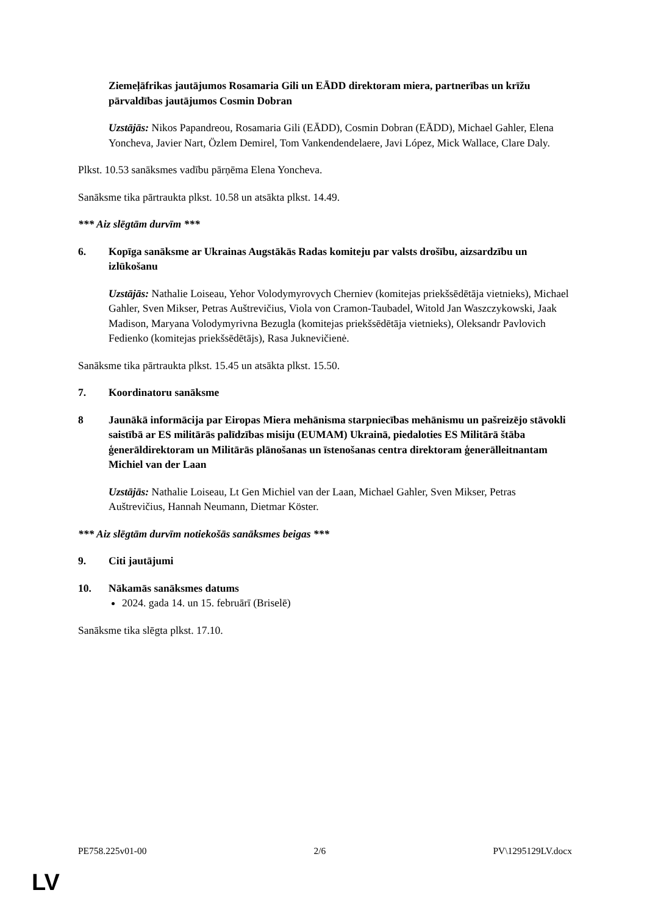Ziemeļāfrikas jautājumos Rosamaria Gili un EĀDD direktoram miera, partnerības un krīžu pārvaldības jautājumos Cosmin Dobran
Uzstājās: Nikos Papandreou, Rosamaria Gili (EĀDD), Cosmin Dobran (EĀDD), Michael Gahler, Elena Yoncheva, Javier Nart, Özlem Demirel, Tom Vankendendelaere, Javi López, Mick Wallace, Clare Daly.
Plkst. 10.53 sanāksmes vadību pārņēma Elena Yoncheva.
Sanāksme tika pārtraukta plkst. 10.58 un atsākta plkst. 14.49.
*** Aiz slēgtām durvīm ***
6. Kopīga sanāksme ar Ukrainas Augstākās Radas komiteju par valsts drošību, aizsardzību un izlūkošanu
Uzstājās: Nathalie Loiseau, Yehor Volodymyrovych Cherniev (komitejas priekšsēdētāja vietnieks), Michael Gahler, Sven Mikser, Petras Auštrevičius, Viola von Cramon-Taubadel, Witold Jan Waszczykowski, Jaak Madison, Maryana Volodymyrivna Bezugla (komitejas priekšsēdētāja vietnieks), Oleksandr Pavlovich Fedienko (komitejas priekšsēdētājs), Rasa Juknevičienė.
Sanāksme tika pārtraukta plkst. 15.45 un atsākta plkst. 15.50.
7. Koordinatoru sanāksme
8 Jaunākā informācija par Eiropas Miera mehānisma starpniecības mehānismu un pašreizējo stāvokli saistībā ar ES militārās palīdzības misiju (EUMAM) Ukrainā, piedaloties ES Militārā štāba ģenerāldirektoram un Militārās plānošanas un īstenošanas centra direktoram ģenerālleitnantam Michiel van der Laan
Uzstājās: Nathalie Loiseau, Lt Gen Michiel van der Laan, Michael Gahler, Sven Mikser, Petras Auštrevičius, Hannah Neumann, Dietmar Köster.
*** Aiz slēgtām durvīm notiekošās sanāksmes beigas ***
9. Citi jautājumi
10. Nākamās sanāksmes datums
2024. gada 14. un 15. februārī (Briselē)
Sanāksme tika slēgta plkst. 17.10.
PE758.225v01-00 2/6 PV\1295129LV.docx
LV